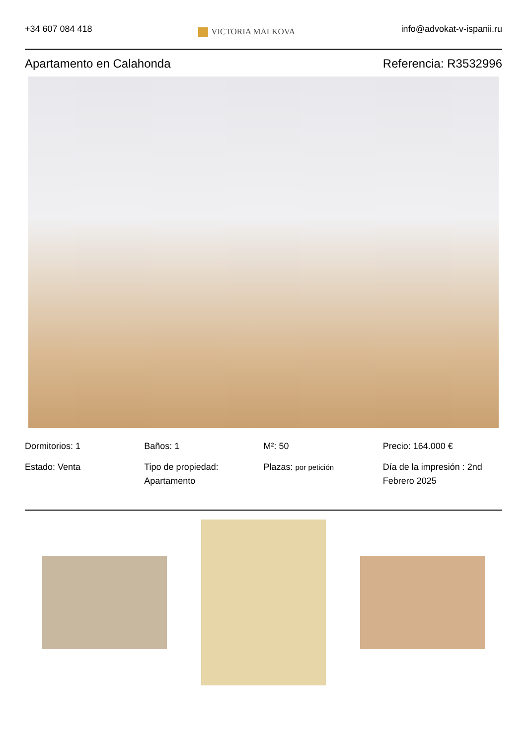+34 607 084 418
VICTORIA MALKOVA
info@advokat-v-ispanii.ru
Apartamento en Calahonda Referencia: R3532996
Dormitorios: 1
Baños: 1
M²: 50
Precio: 164.000 €
Estado: Venta
Tipo de propiedad: Apartamento
Plazas: por petición
Día de la impresión : 2nd Febrero 2025